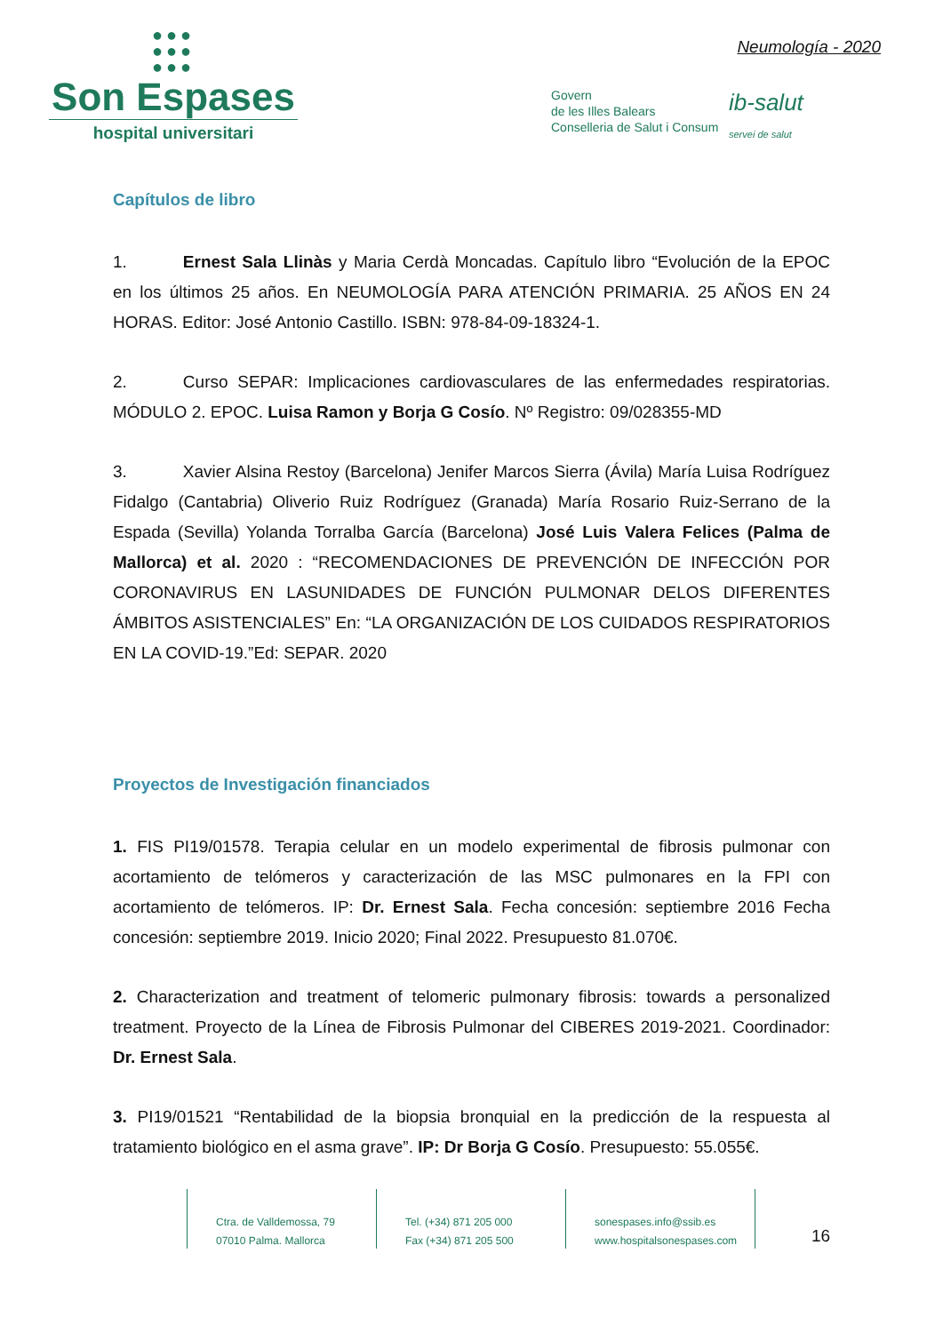●●●
●●●
●●●
Son Espases
hospital universitari
Neumología - 2020
Govern
de les Illes Balears
Conselleria de Salut i Consum
ib-salut
servei de salut
Capítulos de libro
1. Ernest Sala Llinàs y Maria Cerdà Moncadas. Capítulo libro “Evolución de la EPOC en los últimos 25 años. En NEUMOLOGÍA PARA ATENCIÓN PRIMARIA. 25 AÑOS EN 24 HORAS. Editor: José Antonio Castillo. ISBN: 978-84-09-18324-1.
2. Curso SEPAR: Implicaciones cardiovasculares de las enfermedades respiratorias. MÓDULO 2. EPOC. Luisa Ramon y Borja G Cosío. Nº Registro: 09/028355-MD
3. Xavier Alsina Restoy (Barcelona) Jenifer Marcos Sierra (Ávila) María Luisa Rodríguez Fidalgo (Cantabria) Oliverio Ruiz Rodríguez (Granada) María Rosario Ruiz-Serrano de la Espada (Sevilla) Yolanda Torralba García (Barcelona) José Luis Valera Felices (Palma de Mallorca) et al. 2020 : “RECOMENDACIONES DE PREVENCIÓN DE INFECCIÓN POR CORONAVIRUS EN LASUNIDADES DE FUNCIÓN PULMONAR DELOS DIFERENTES ÁMBITOS ASISTENCIALES” En: “LA ORGANIZACIÓN DE LOS CUIDADOS RESPIRATORIOS EN LA COVID-19.”Ed: SEPAR. 2020
Proyectos de Investigación financiados
1. FIS PI19/01578. Terapia celular en un modelo experimental de fibrosis pulmonar con acortamiento de telómeros y caracterización de las MSC pulmonares en la FPI con acortamiento de telómeros. IP: Dr. Ernest Sala. Fecha concesión: septiembre 2016 Fecha concesión: septiembre 2019. Inicio 2020; Final 2022. Presupuesto 81.070€.
2. Characterization and treatment of telomeric pulmonary fibrosis: towards a personalized treatment. Proyecto de la Línea de Fibrosis Pulmonar del CIBERES 2019-2021. Coordinador: Dr. Ernest Sala.
3. PI19/01521 “Rentabilidad de la biopsia bronquial en la predicción de la respuesta al tratamiento biológico en el asma grave”. IP: Dr Borja G Cosío. Presupuesto: 55.055€.
Ctra. de Valldemossa, 79
07010 Palma. Mallorca
Tel. (+34) 871 205 000
Fax (+34) 871 205 500
sonespases.info@ssib.es
www.hospitalsonespases.com
16